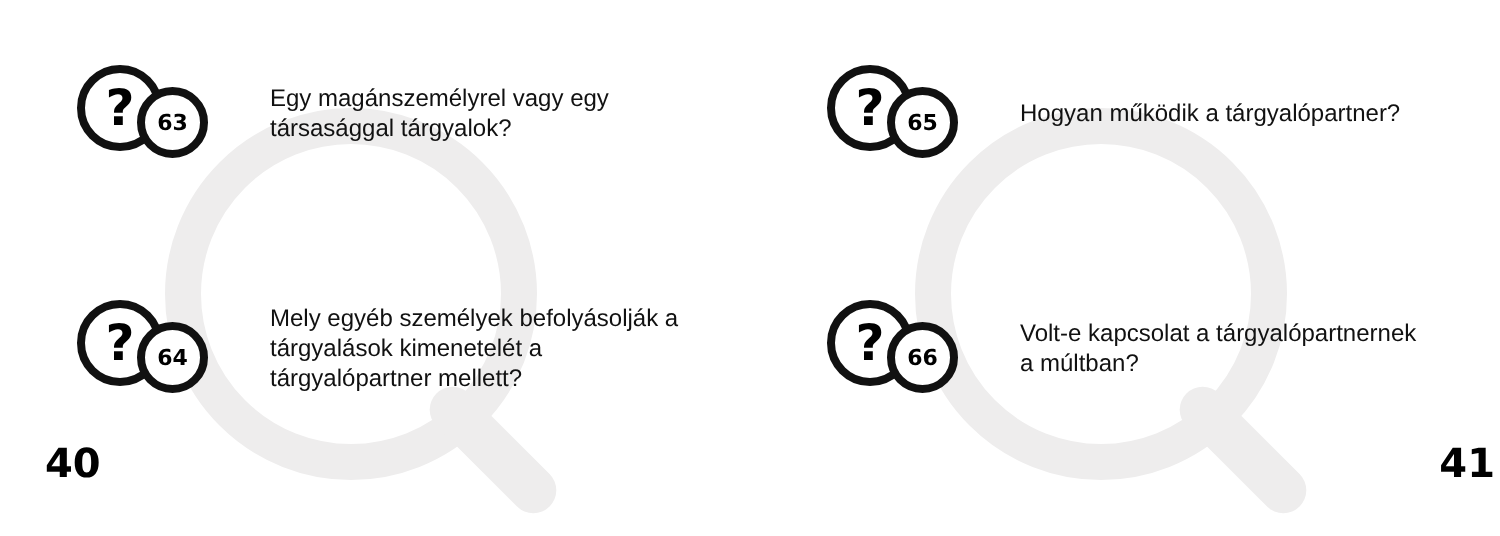? 63
Egy magánszemélyrel vagy egy
társasággal tárgyalok?
? 64
Mely egyéb személyek befolyásolják a
tárgyalások kimenetelét a
tárgyalópartner mellett?
40
? 65
Hogyan működik a tárgyalópartner?
? 66
Volt-e kapcsolat a tárgyalópartnernek
a múltban?
41